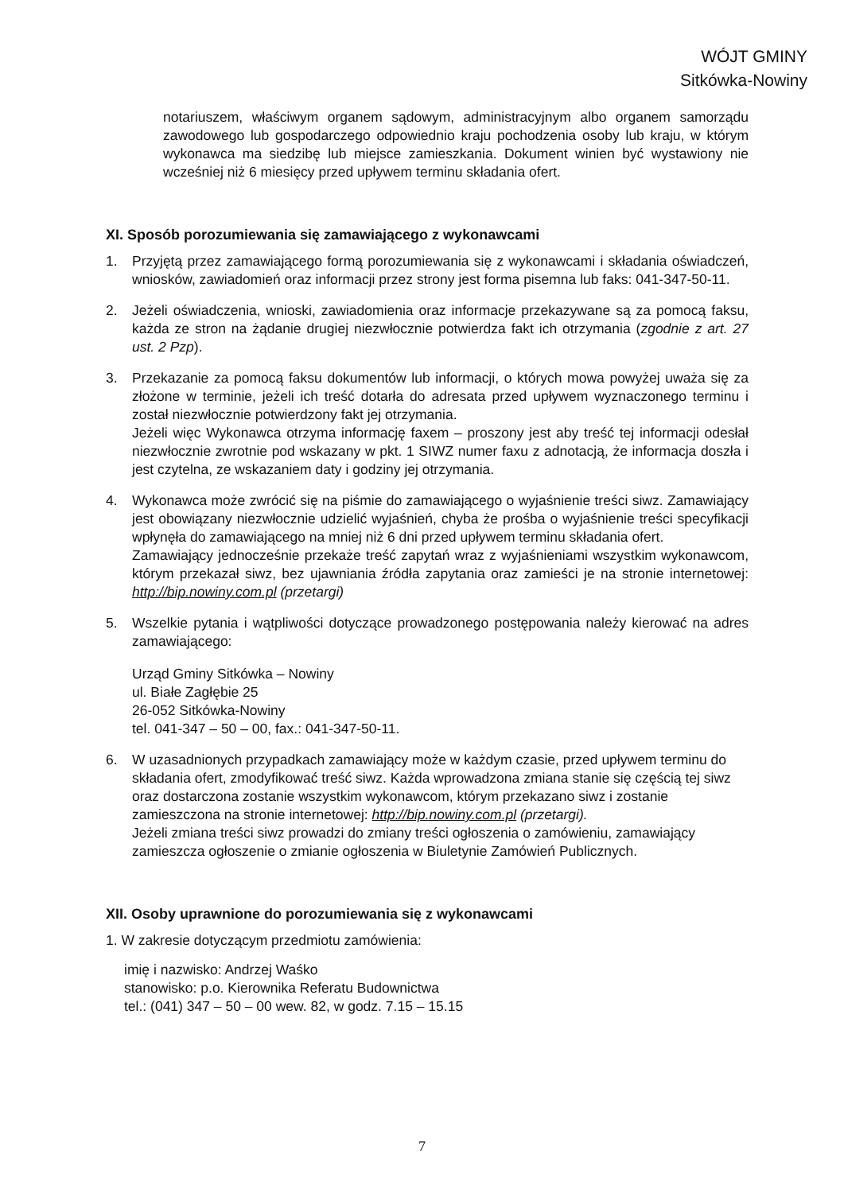WÓJT GMINY
Sitkówka-Nowiny
notariuszem, właściwym organem sądowym, administracyjnym albo organem samorządu zawodowego lub gospodarczego odpowiednio kraju pochodzenia osoby lub kraju, w którym wykonawca ma siedzibę lub miejsce zamieszkania. Dokument winien być wystawiony nie wcześniej niż 6 miesięcy przed upływem terminu składania ofert.
XI. Sposób porozumiewania się zamawiającego z wykonawcami
1. Przyjętą przez zamawiającego formą porozumiewania się z wykonawcami i składania oświadczeń, wniosków, zawiadomień oraz informacji przez strony jest forma pisemna lub faks: 041-347-50-11.
2. Jeżeli oświadczenia, wnioski, zawiadomienia oraz informacje przekazywane są za pomocą faksu, każda ze stron na żądanie drugiej niezwłocznie potwierdza fakt ich otrzymania (zgodnie z art. 27 ust. 2 Pzp).
3. Przekazanie za pomocą faksu dokumentów lub informacji, o których mowa powyżej uważa się za złożone w terminie, jeżeli ich treść dotarła do adresata przed upływem wyznaczonego terminu i został niezwłocznie potwierdzony fakt jej otrzymania.
Jeżeli więc Wykonawca otrzyma informację faxem – proszony jest aby treść tej informacji odesłał niezwłocznie zwrotnie pod wskazany w pkt. 1 SIWZ numer faxu z adnotacją, że informacja doszła i jest czytelna, ze wskazaniem daty i godziny jej otrzymania.
4. Wykonawca może zwrócić się na piśmie do zamawiającego o wyjaśnienie treści siwz. Zamawiający jest obowiązany niezwłocznie udzielić wyjaśnień, chyba że prośba o wyjaśnienie treści specyfikacji wpłynęła do zamawiającego na mniej niż 6 dni przed upływem terminu składania ofert.
Zamawiający jednocześnie przekaże treść zapytań wraz z wyjaśnieniami wszystkim wykonawcom, którym przekazał siwz, bez ujawniania źródła zapytania oraz zamieści je na stronie internetowej: http://bip.nowiny.com.pl (przetargi)
5. Wszelkie pytania i wątpliwości dotyczące prowadzonego postępowania należy kierować na adres zamawiającego:
Urząd Gminy Sitkówka – Nowiny
ul. Białe Zagłębie 25
26-052 Sitkówka-Nowiny
tel. 041-347 – 50 – 00, fax.: 041-347-50-11.
6. W uzasadnionych przypadkach zamawiający może w każdym czasie, przed upływem terminu do składania ofert, zmodyfikować treść siwz. Każda wprowadzona zmiana stanie się częścią tej siwz oraz dostarczona zostanie wszystkim wykonawcom, którym przekazano siwz i zostanie zamieszczona na stronie internetowej: http://bip.nowiny.com.pl (przetargi).
Jeżeli zmiana treści siwz prowadzi do zmiany treści ogłoszenia o zamówieniu, zamawiający zamieszcza ogłoszenie o zmianie ogłoszenia w Biuletynie Zamówień Publicznych.
XII. Osoby uprawnione do porozumiewania się z wykonawcami
1. W zakresie dotyczącym przedmiotu zamówienia:
imię i nazwisko: Andrzej Waśko
stanowisko: p.o. Kierownika Referatu Budownictwa
tel.: (041) 347 – 50 – 00 wew. 82, w godz. 7.15 – 15.15
7